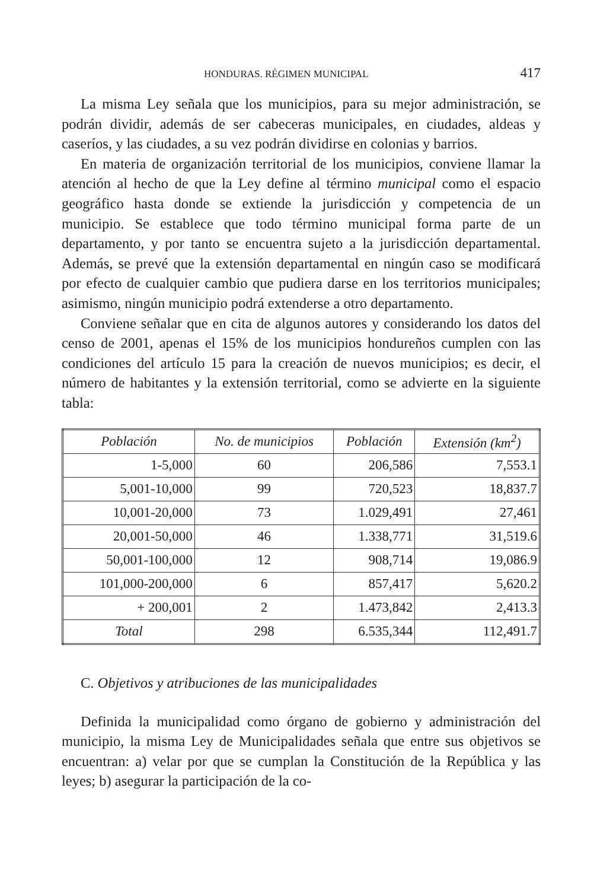HONDURAS. RÉGIMEN MUNICIPAL 417
La misma Ley señala que los municipios, para su mejor administración, se podrán dividir, además de ser cabeceras municipales, en ciudades, aldeas y caseríos, y las ciudades, a su vez podrán dividirse en colonias y barrios.
En materia de organización territorial de los municipios, conviene llamar la atención al hecho de que la Ley define al término municipal como el espacio geográfico hasta donde se extiende la jurisdicción y competencia de un municipio. Se establece que todo término municipal forma parte de un departamento, y por tanto se encuentra sujeto a la jurisdicción departamental. Además, se prevé que la extensión departamental en ningún caso se modificará por efecto de cualquier cambio que pudiera darse en los territorios municipales; asimismo, ningún municipio podrá extenderse a otro departamento.
Conviene señalar que en cita de algunos autores y considerando los datos del censo de 2001, apenas el 15% de los municipios hondureños cumplen con las condiciones del artículo 15 para la creación de nuevos municipios; es decir, el número de habitantes y la extensión territorial, como se advierte en la siguiente tabla:
| Población | No. de municipios | Población | Extensión (km<sup>2</sup>) |
| --- | --- | --- | --- |
| 1-5,000 | 60 | 206,586 | 7,553.1 |
| 5,001-10,000 | 99 | 720,523 | 18,837.7 |
| 10,001-20,000 | 73 | 1.029,491 | 27,461 |
| 20,001-50,000 | 46 | 1.338,771 | 31,519.6 |
| 50,001-100,000 | 12 | 908,714 | 19,086.9 |
| 101,000-200,000 | 6 | 857,417 | 5,620.2 |
| + 200,001 | 2 | 1.473,842 | 2,413.3 |
| Total | 298 | 6.535,344 | 112,491.7 |
C. Objetivos y atribuciones de las municipalidades
Definida la municipalidad como órgano de gobierno y administración del municipio, la misma Ley de Municipalidades señala que entre sus objetivos se encuentran: a) velar por que se cumplan la Constitución de la República y las leyes; b) asegurar la participación de la co-